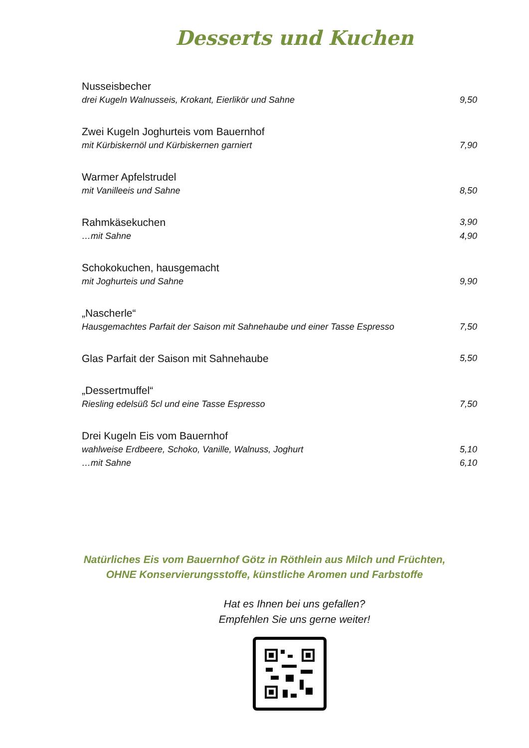Desserts und Kuchen
Nusseisbecher
drei Kugeln Walnusseis, Krokant, Eierlikör und Sahne 9,50
Zwei Kugeln Joghurteis vom Bauernhof
mit Kürbiskernöl und Kürbiskernen garniert 7,90
Warmer Apfelstrudel
mit Vanilleeis und Sahne 8,50
Rahmkäsekuchen 3,90
…mit Sahne 4,90
Schokokuchen, hausgemacht
mit Joghurteis und Sahne 9,90
„Nascherle“
Hausgemachtes Parfait der Saison mit Sahnehaube und einer Tasse Espresso 7,50
Glas Parfait der Saison mit Sahnehaube 5,50
„Dessertmuffel“
Riesling edelsüß 5cl und eine Tasse Espresso 7,50
Drei Kugeln Eis vom Bauernhof
wahlweise Erdbeere, Schoko, Vanille, Walnuss, Joghurt 5,10
…mit Sahne 6,10
Natürliches Eis vom Bauernhof Götz in Röthlein aus Milch und Früchten,
OHNE Konservierungsstoffe, künstliche Aromen und Farbstoffe
Hat es Ihnen bei uns gefallen?
Empfehlen Sie uns gerne weiter!